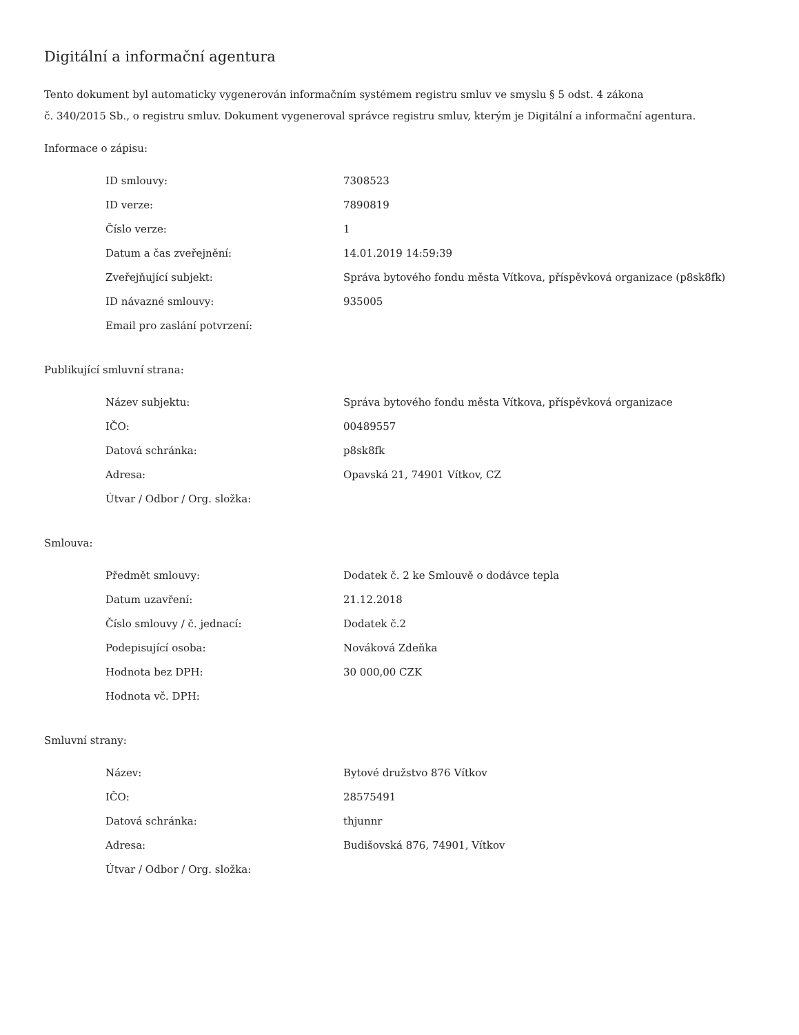Digitální a informační agentura
Tento dokument byl automaticky vygenerován informačním systémem registru smluv ve smyslu § 5 odst. 4 zákona
č. 340/2015 Sb., o registru smluv. Dokument vygeneroval správce registru smluv, kterým je Digitální a informační agentura.
Informace o zápisu:
| ID smlouvy: | 7308523 |
| ID verze: | 7890819 |
| Číslo verze: | 1 |
| Datum a čas zveřejnění: | 14.01.2019 14:59:39 |
| Zveřejňující subjekt: | Správa bytového fondu města Vítkova, příspěvková organizace (p8sk8fk) |
| ID návazné smlouvy: | 935005 |
| Email pro zaslání potvrzení: | |
Publikující smluvní strana:
| Název subjektu: | Správa bytového fondu města Vítkova, příspěvková organizace |
| IČO: | 00489557 |
| Datová schránka: | p8sk8fk |
| Adresa: | Opavská 21, 74901 Vítkov, CZ |
| Útvar / Odbor / Org. složka: | |
Smlouva:
| Předmět smlouvy: | Dodatek č. 2 ke Smlouvě o dodávce tepla |
| Datum uzavření: | 21.12.2018 |
| Číslo smlouvy / č. jednací: | Dodatek č.2 |
| Podepisující osoba: | Nováková Zdeňka |
| Hodnota bez DPH: | 30 000,00 CZK |
| Hodnota vč. DPH: | |
Smluvní strany:
| Název: | Bytové družstvo 876 Vítkov |
| IČO: | 28575491 |
| Datová schránka: | thjunnr |
| Adresa: | Budišovská 876, 74901, Vítkov |
| Útvar / Odbor / Org. složka: | |